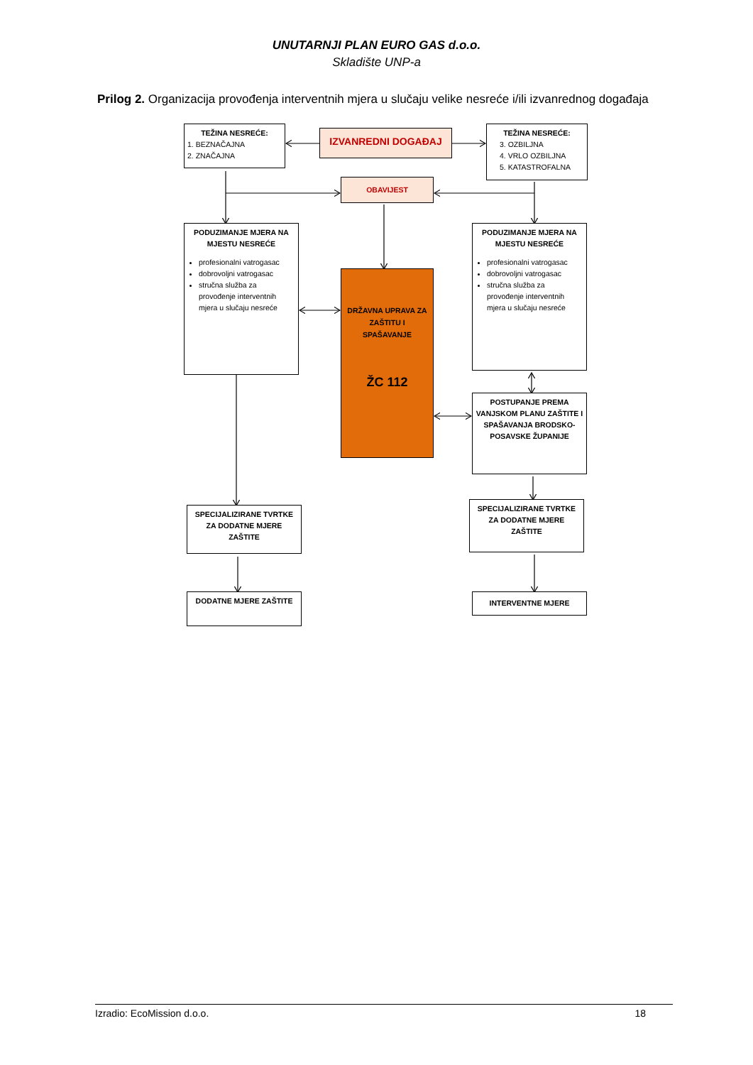UNUTARNJI PLAN EURO GAS d.o.o.
Skladište UNP-a
Prilog 2. Organizacija provođenja interventnih mjera u slučaju velike nesreće i/ili izvanrednog događaja
TEŽINA NESREĆE:
1. BEZNAČAJNA
2. ZNAČAJNA
IZVANREDNI DOGAĐAJ
TEŽINA NESREĆE:
3. OZBILJNA
4. VRLO OZBILJNA
5. KATASTROFALNA
OBAVIJEST
PODUZIMANJE MJERA NA MJESTU NESREĆE
profesionalni vatrogasac
dobrovoljni vatrogasac
stručna služba za provođenje interventnih mjera u slučaju nesreće
PODUZIMANJE MJERA NA MJESTU NESREĆE
profesionalni vatrogasac
dobrovoljni vatrogasac
stručna služba za provođenje interventnih mjera u slučaju nesreće
DRŽAVNA UPRAVA ZA ZAŠTITU I SPAŠAVANJE
ŽC 112
POSTUPANJE PREMA VANJSKOM PLANU ZAŠTITE I SPAŠAVANJA BRODSKO-POSAVSKE ŽUPANIJE
SPECIJALIZIRANE TVRTKE ZA DODATNE MJERE ZAŠTITE
SPECIJALIZIRANE TVRTKE ZA DODATNE MJERE ZAŠTITE
DODATNE MJERE ZAŠTITE
INTERVENTNE MJERE
Izradio: EcoMission d.o.o. 18